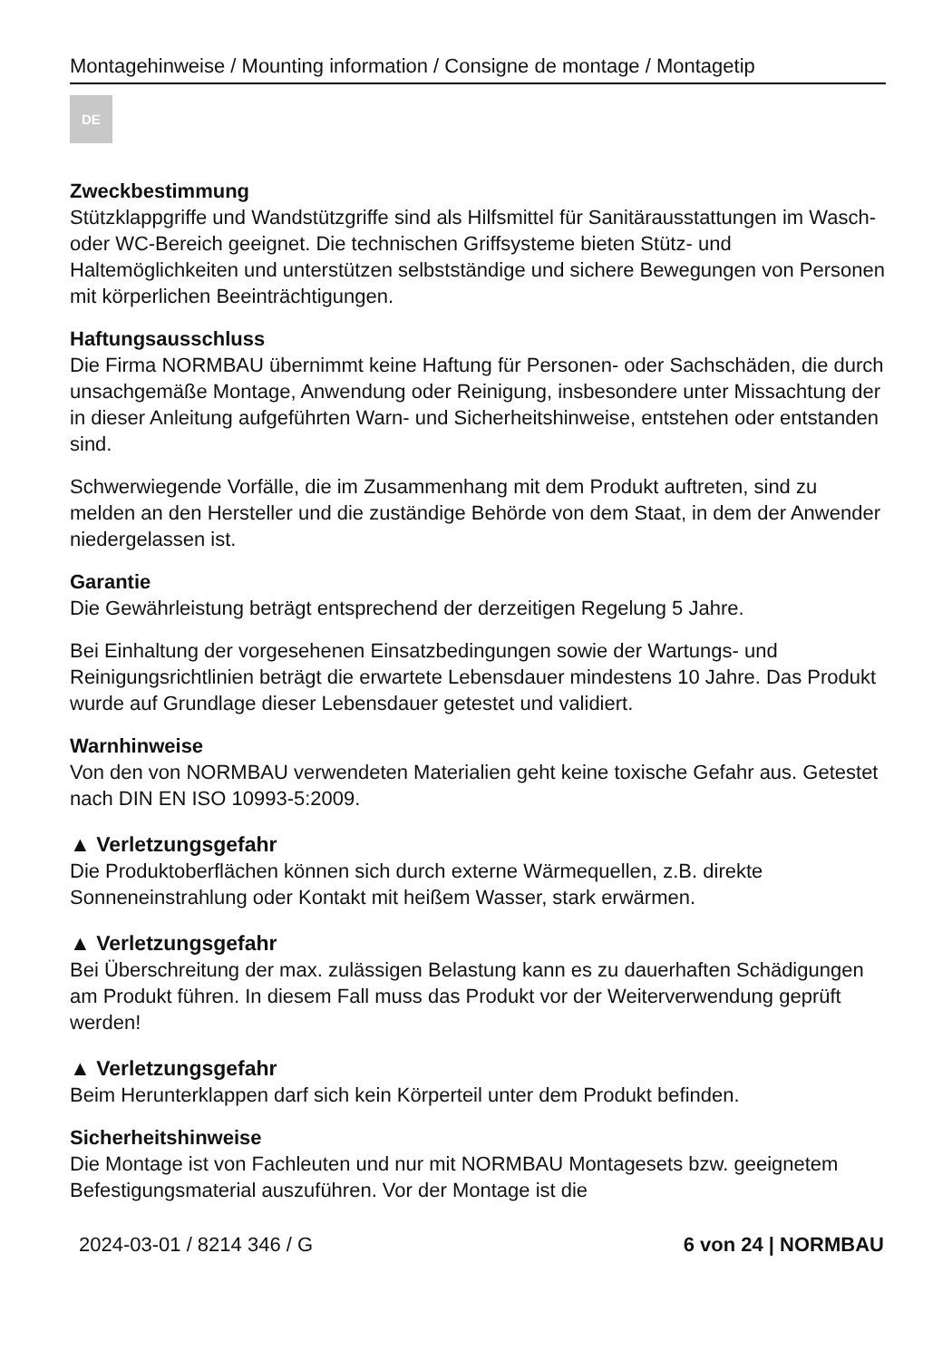Montagehinweise / Mounting information / Consigne de montage / Montagetip
DE
Zweckbestimmung
Stützklappgriffe und Wandstützgriffe sind als Hilfsmittel für Sanitärausstattungen im Wasch- oder WC-Bereich geeignet. Die technischen Griffsysteme bieten Stütz- und Haltemöglichkeiten und unterstützen selbstständige und sichere Bewegungen von Personen mit körperlichen Beeinträchtigungen.
Haftungsausschluss
Die Firma NORMBAU übernimmt keine Haftung für Personen- oder Sachschäden, die durch unsachgemäße Montage, Anwendung oder Reinigung, insbesondere unter Missachtung der in dieser Anleitung aufgeführten Warn- und Sicherheitshinweise, entstehen oder entstanden sind.
Schwerwiegende Vorfälle, die im Zusammenhang mit dem Produkt auftreten, sind zu melden an den Hersteller und die zuständige Behörde von dem Staat, in dem der Anwender niedergelassen ist.
Garantie
Die Gewährleistung beträgt entsprechend der derzeitigen Regelung 5 Jahre.
Bei Einhaltung der vorgesehenen Einsatzbedingungen sowie der Wartungs- und Reinigungsrichtlinien beträgt die erwartete Lebensdauer mindestens 10 Jahre. Das Produkt wurde auf Grundlage dieser Lebensdauer getestet und validiert.
Warnhinweise
Von den von NORMBAU verwendeten Materialien geht keine toxische Gefahr aus. Getestet nach DIN EN ISO 10993-5:2009.
▲ Verletzungsgefahr
Die Produktoberflächen können sich durch externe Wärmequellen, z.B. direkte Sonneneinstrahlung oder Kontakt mit heißem Wasser, stark erwärmen.
▲ Verletzungsgefahr
Bei Überschreitung der max. zulässigen Belastung kann es zu dauerhaften Schädigungen am Produkt führen. In diesem Fall muss das Produkt vor der Weiterverwendung geprüft werden!
▲ Verletzungsgefahr
Beim Herunterklappen darf sich kein Körperteil unter dem Produkt befinden.
Sicherheitshinweise
Die Montage ist von Fachleuten und nur mit NORMBAU Montagesets bzw. geeignetem Befestigungsmaterial auszuführen. Vor der Montage ist die
2024-03-01 / 8214 346 / G 6 von 24 | NORMBAU